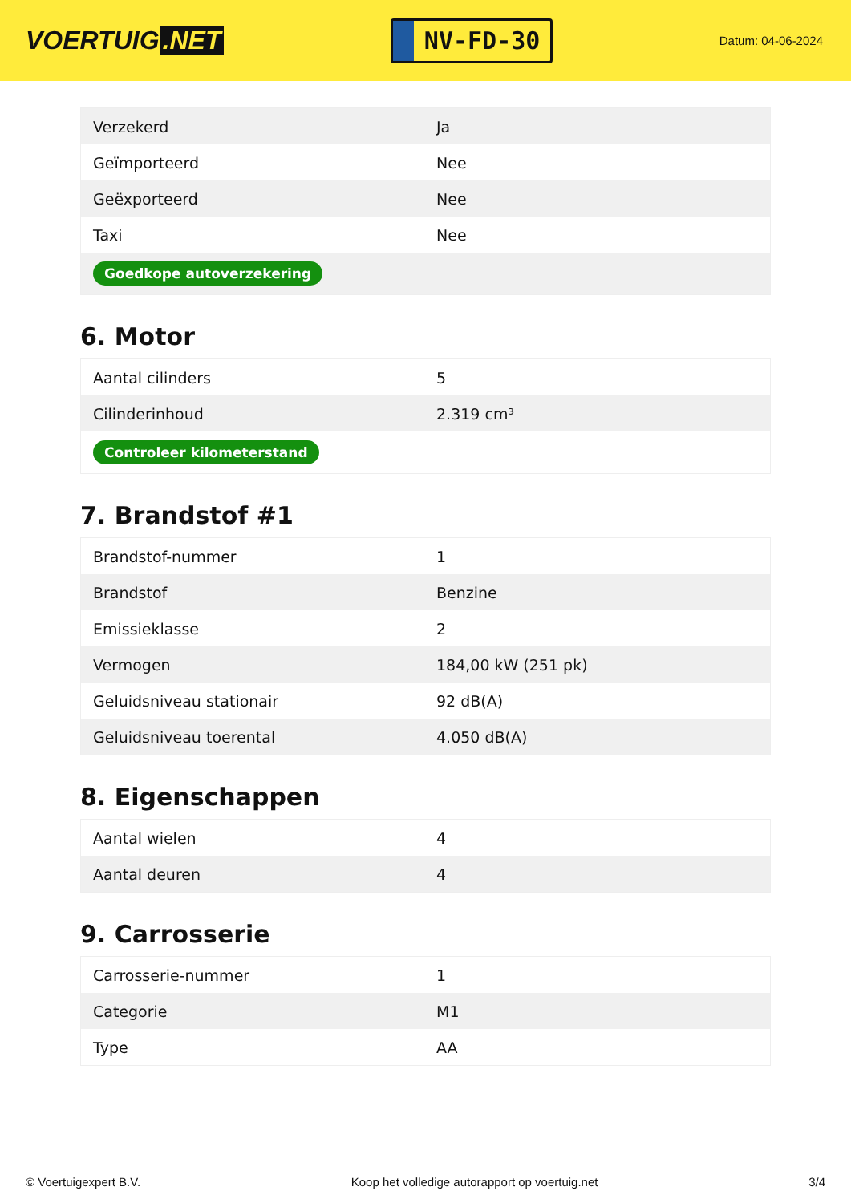VOERTUIG.NET
NV-FD-30
Datum: 04-06-2024
| Verzekerd | Ja |
| Geïmporteerd | Nee |
| Geëxporteerd | Nee |
| Taxi | Nee |
| Goedkope autoverzekering | |
6. Motor
| Aantal cilinders | 5 |
| Cilinderinhoud | 2.319 cm³ |
| Controleer kilometerstand | |
7. Brandstof #1
| Brandstof-nummer | 1 |
| Brandstof | Benzine |
| Emissieklasse | 2 |
| Vermogen | 184,00 kW (251 pk) |
| Geluidsniveau stationair | 92 dB(A) |
| Geluidsniveau toerental | 4.050 dB(A) |
8. Eigenschappen
| Aantal wielen | 4 |
| Aantal deuren | 4 |
9. Carrosserie
| Carrosserie-nummer | 1 |
| Categorie | M1 |
| Type | AA |
© Voertuigexpert B.V. Koop het volledige autorapport op voertuig.net 3/4